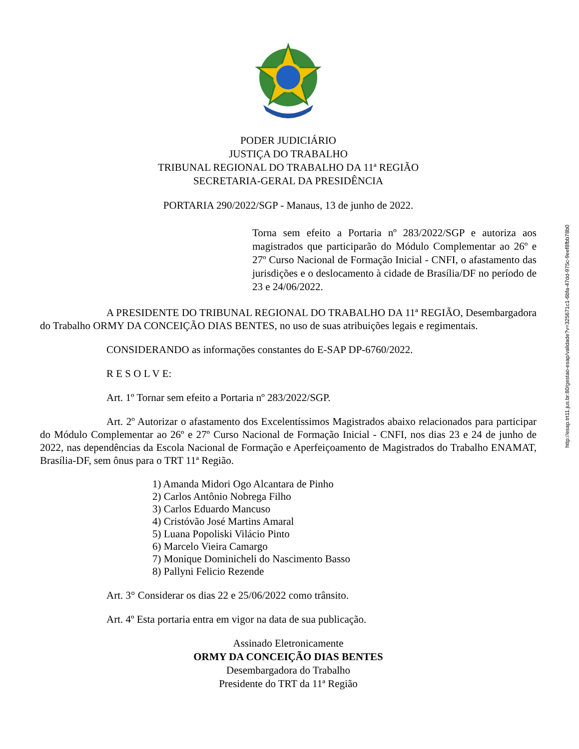PODER JUDICIÁRIO
JUSTIÇA DO TRABALHO
TRIBUNAL REGIONAL DO TRABALHO DA 11ª REGIÃO
SECRETARIA-GERAL DA PRESIDÊNCIA
PORTARIA 290/2022/SGP - Manaus, 13 de junho de 2022.
Torna sem efeito a Portaria nº 283/2022/SGP e autoriza aos magistrados que participarão do Módulo Complementar ao 26º e 27º Curso Nacional de Formação Inicial - CNFI, o afastamento das jurisdições e o deslocamento à cidade de Brasília/DF no período de 23 e 24/06/2022.
A PRESIDENTE DO TRIBUNAL REGIONAL DO TRABALHO DA 11ª REGIÃO, Desembargadora do Trabalho ORMY DA CONCEIÇÃO DIAS BENTES, no uso de suas atribuições legais e regimentais.
CONSIDERANDO as informações constantes do E-SAP DP-6760/2022.
R E S O L V E:
Art. 1º Tornar sem efeito a Portaria nº 283/2022/SGP.
Art. 2º Autorizar o afastamento dos Excelentíssimos Magistrados abaixo relacionados para participar do Módulo Complementar ao 26º e 27º Curso Nacional de Formação Inicial - CNFI, nos dias 23 e 24 de junho de 2022, nas dependências da Escola Nacional de Formação e Aperfeiçoamento de Magistrados do Trabalho ENAMAT, Brasília-DF, sem ônus para o TRT 11ª Região.
1) Amanda Midori Ogo Alcantara de Pinho
2) Carlos Antônio Nobrega Filho
3) Carlos Eduardo Mancuso
4) Cristóvão José Martins Amaral
5) Luana Popoliski Vilácio Pinto
6) Marcelo Vieira Camargo
7) Monique Dominicheli do Nascimento Basso
8) Pallyni Felicio Rezende
Art. 3° Considerar os dias 22 e 25/06/2022 como trânsito.
Art. 4º Esta portaria entra em vigor na data de sua publicação.
Assinado Eletronicamente
ORMY DA CONCEIÇÃO DIAS BENTES
Desembargadora do Trabalho
Presidente do TRT da 11ª Região
http://esap.trt11.jus.br:80/gestao-esap/validade?v=325671c1-6bfa-47dd-975c-9eef8fbb78b0